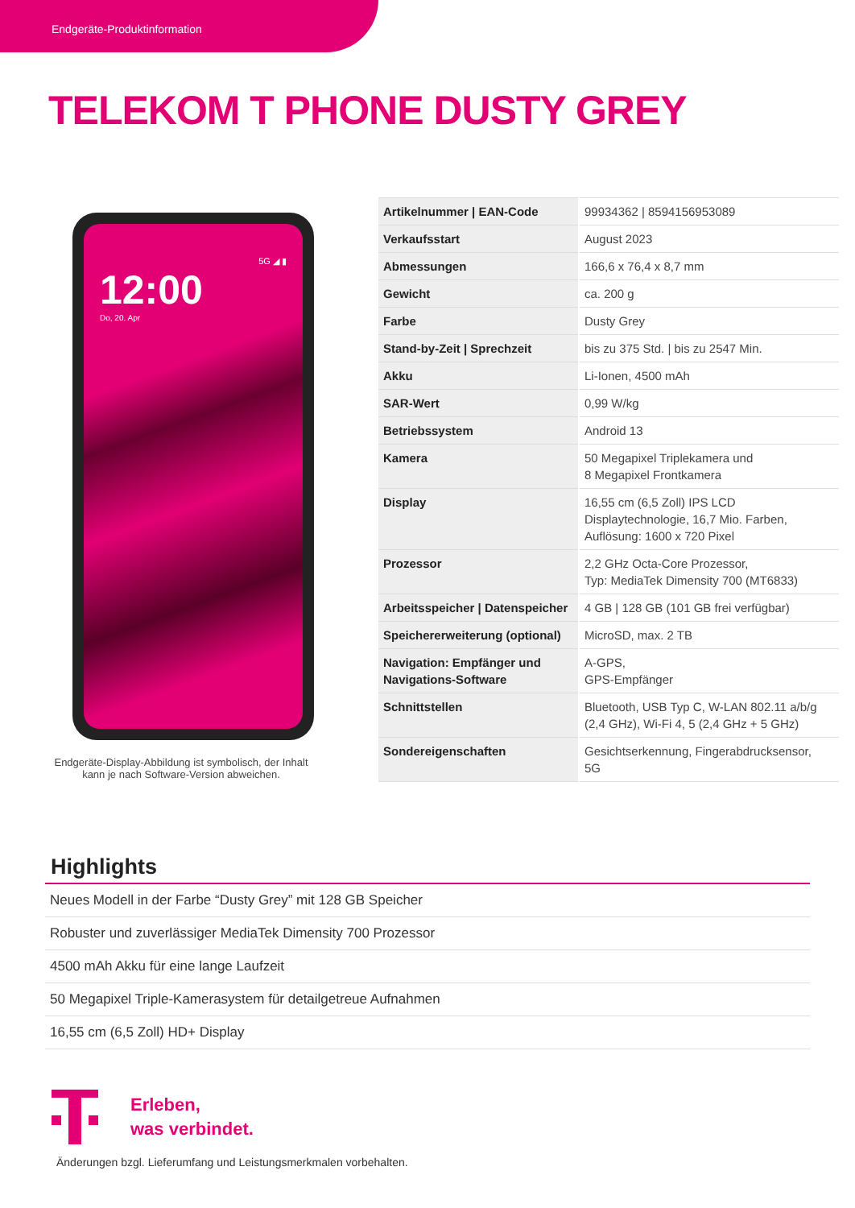Endgeräte-Produktinformation
TELEKOM T PHONE DUSTY GREY
5G ◢ ▮
12:00
Do, 20. Apr
Endgeräte-Display-Abbildung ist symbolisch, der Inhalt kann je nach Software-Version abweichen.
| Artikelnummer / EAN-Code | 99934362 / 8594156953089 |
| Verkaufsstart | August 2023 |
| Abmessungen | 166,6 x 76,4 x 8,7 mm |
| Gewicht | ca. 200 g |
| Farbe | Dusty Grey |
| Stand-by-Zeit / Sprechzeit | bis zu 375 Std. / bis zu 2547 Min. |
| Akku | Li-Ionen, 4500 mAh |
| SAR-Wert | 0,99 W/kg |
| Betriebssystem | Android 13 |
| Kamera | 50 Megapixel Triplekamera und 8 Megapixel Frontkamera |
| Display | 16,55 cm (6,5 Zoll) IPS LCD Displaytechnologie, 16,7 Mio. Farben, Auflösung: 1600 x 720 Pixel |
| Prozessor | 2,2 GHz Octa-Core Prozessor, Typ: MediaTek Dimensity 700 (MT6833) |
| Arbeitsspeicher / Datenspeicher | 4 GB / 128 GB (101 GB frei verfügbar) |
| Speichererweiterung (optional) | MicroSD, max. 2 TB |
| Navigation: Empfänger und Navigations-Software | A-GPS, GPS-Empfänger |
| Schnittstellen | Bluetooth, USB Typ C, W-LAN 802.11 a/b/g (2,4 GHz), Wi-Fi 4, 5 (2,4 GHz + 5 GHz) |
| Sondereigenschaften | Gesichtserkennung, Fingerabdrucksensor, 5G |
Highlights
Neues Modell in der Farbe “Dusty Grey” mit 128 GB Speicher
Robuster und zuverlässiger MediaTek Dimensity 700 Prozessor
4500 mAh Akku für eine lange Laufzeit
50 Megapixel Triple-Kamerasystem für detailgetreue Aufnahmen
16,55 cm (6,5 Zoll) HD+ Display
Erleben,
was verbindet.
Änderungen bzgl. Lieferumfang und Leistungsmerkmalen vorbehalten.